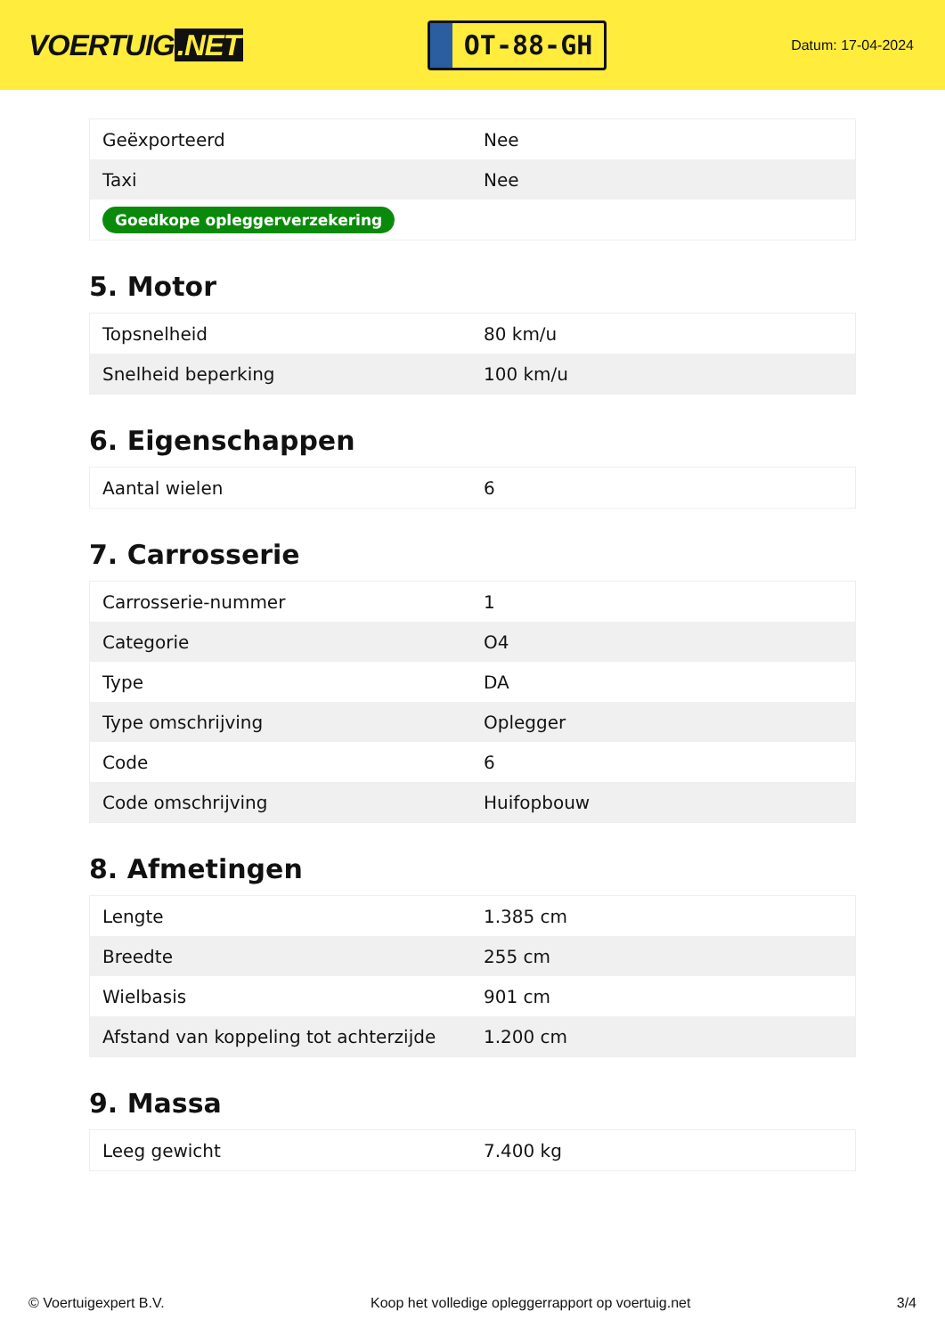VOERTUIG.NET
OT-88-GH
Datum: 17-04-2024
| Geëxporteerd | Nee |
| Taxi | Nee |
| Goedkope opleggerverzekering | |
5. Motor
| Topsnelheid | 80 km/u |
| Snelheid beperking | 100 km/u |
6. Eigenschappen
| Aantal wielen | 6 |
7. Carrosserie
| Carrosserie-nummer | 1 |
| Categorie | O4 |
| Type | DA |
| Type omschrijving | Oplegger |
| Code | 6 |
| Code omschrijving | Huifopbouw |
8. Afmetingen
| Lengte | 1.385 cm |
| Breedte | 255 cm |
| Wielbasis | 901 cm |
| Afstand van koppeling tot achterzijde | 1.200 cm |
9. Massa
| Leeg gewicht | 7.400 kg |
© Voertuigexpert B.V. Koop het volledige opleggerrapport op voertuig.net 3/4